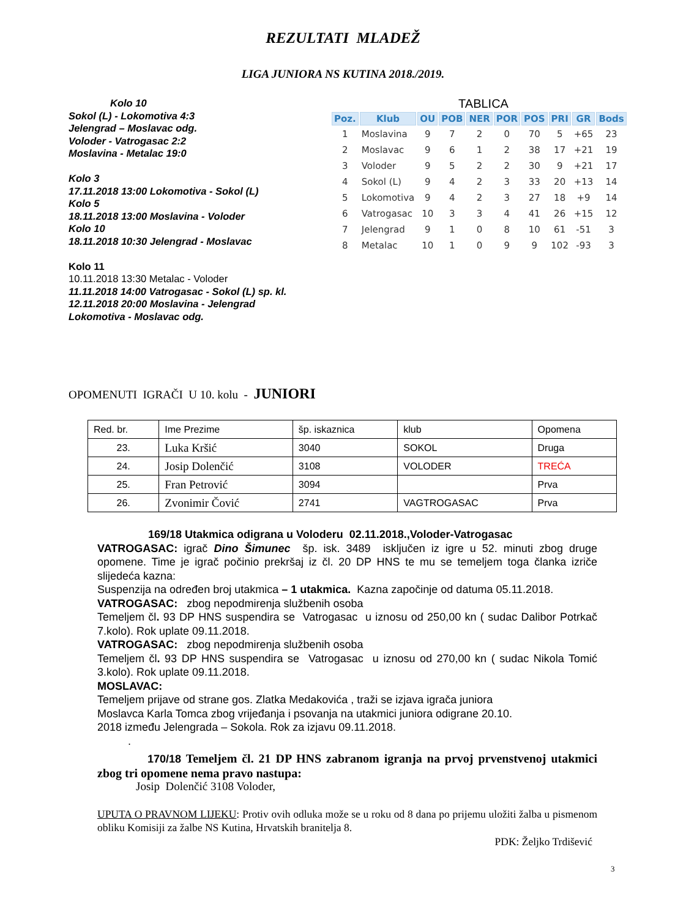REZULTATI MLADEŽ
LIGA JUNIORA NS KUTINA 2018./2019.
Kolo 10
Sokol (L) - Lokomotiva 4:3
Jelengrad – Moslavac odg.
Voloder - Vatrogasac 2:2
Moslavina - Metalac 19:0
Kolo 3
17.11.2018 13:00 Lokomotiva - Sokol (L)
Kolo 5
18.11.2018 13:00 Moslavina - Voloder
Kolo 10
18.11.2018 10:30 Jelengrad - Moslavac
Kolo 11
10.11.2018 13:30 Metalac - Voloder
11.11.2018 14:00 Vatrogasac - Sokol (L) sp. kl.
12.11.2018 20:00 Moslavina - Jelengrad
Lokomotiva - Moslavac odg.
TABLICA
| Poz. | Klub | OU | POB | NER | POR | POS | PRI | GR | Bods |
| --- | --- | --- | --- | --- | --- | --- | --- | --- | --- |
| 1 | Moslavina | 9 | 7 | 2 | 0 | 70 | 5 | +65 | 23 |
| 2 | Moslavac | 9 | 6 | 1 | 2 | 38 | 17 | +21 | 19 |
| 3 | Voloder | 9 | 5 | 2 | 2 | 30 | 9 | +21 | 17 |
| 4 | Sokol (L) | 9 | 4 | 2 | 3 | 33 | 20 | +13 | 14 |
| 5 | Lokomotiva | 9 | 4 | 2 | 3 | 27 | 18 | +9 | 14 |
| 6 | Vatrogasac | 10 | 3 | 3 | 4 | 41 | 26 | +15 | 12 |
| 7 | Jelengrad | 9 | 1 | 0 | 8 | 10 | 61 | -51 | 3 |
| 8 | Metalac | 10 | 1 | 0 | 9 | 9 | 102 | -93 | 3 |
OPOMENUTI IGRAČI U 10. kolu - JUNIORI
| Red. br. | Ime Prezime | šp. iskaznica | klub | Opomena |
| 23. | Luka Kršić | 3040 | SOKOL | Druga |
| 24. | Josip Dolenčić | 3108 | VOLODER | TREĆA |
| 25. | Fran Petrović | 3094 | | Prva |
| 26. | Zvonimir Čović | 2741 | VAGTROGASAC | Prva |
169/18 Utakmica odigrana u Voloderu 02.11.2018.,Voloder-Vatrogasac
VATROGASAC: igrač Dino Šimunec šp. isk. 3489 isključen iz igre u 52. minuti zbog druge opomene. Time je igrač počinio prekršaj iz čl. 20 DP HNS te mu se temeljem toga članka izriče slijedeća kazna:
Suspenzija na određen broj utakmica – 1 utakmica. Kazna započinje od datuma 05.11.2018.
VATROGASAC: zbog nepodmirenja službenih osoba
Temeljem čl. 93 DP HNS suspendira se Vatrogasac u iznosu od 250,00 kn ( sudac Dalibor Potrkač 7.kolo). Rok uplate 09.11.2018.
VATROGASAC: zbog nepodmirenja službenih osoba
Temeljem čl. 93 DP HNS suspendira se Vatrogasac u iznosu od 270,00 kn ( sudac Nikola Tomić 3.kolo). Rok uplate 09.11.2018.
MOSLAVAC:
Temeljem prijave od strane gos. Zlatka Medakovića , traži se izjava igrača juniora
Moslavca Karla Tomca zbog vrijeđanja i psovanja na utakmici juniora odigrane 20.10.
2018 između Jelengrada – Sokola. Rok za izjavu 09.11.2018.
.
170/18 Temeljem čl. 21 DP HNS zabranom igranja na prvoj prvenstvenoj utakmici zbog tri opomene nema pravo nastupa:
Josip Dolenčić 3108 Voloder,
UPUTA O PRAVNOM LIJEKU: Protiv ovih odluka može se u roku od 8 dana po prijemu uložiti žalba u pismenom obliku Komisiji za žalbe NS Kutina, Hrvatskih branitelja 8.
PDK: Željko Trdišević
3